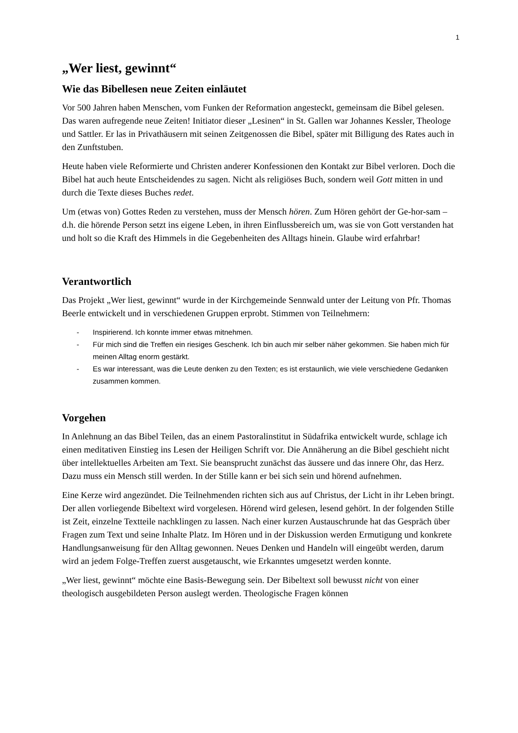1
„Wer liest, gewinnt“
Wie das Bibellesen neue Zeiten einläutet
Vor 500 Jahren haben Menschen, vom Funken der Reformation angesteckt, gemeinsam die Bibel gelesen. Das waren aufregende neue Zeiten! Initiator dieser „Lesinen“ in St. Gallen war Johannes Kessler, Theologe und Sattler. Er las in Privathäusern mit seinen Zeitgenossen die Bibel, später mit Billigung des Rates auch in den Zunftstuben.
Heute haben viele Reformierte und Christen anderer Konfessionen den Kontakt zur Bibel verloren. Doch die Bibel hat auch heute Entscheidendes zu sagen. Nicht als religiöses Buch, sondern weil Gott mitten in und durch die Texte dieses Buches redet.
Um (etwas von) Gottes Reden zu verstehen, muss der Mensch hören. Zum Hören gehört der Ge-hor-sam – d.h. die hörende Person setzt ins eigene Leben, in ihren Einflussbereich um, was sie von Gott verstanden hat und holt so die Kraft des Himmels in die Gegebenheiten des Alltags hinein. Glaube wird erfahrbar!
Verantwortlich
Das Projekt „Wer liest, gewinnt“ wurde in der Kirchgemeinde Sennwald unter der Leitung von Pfr. Thomas Beerle entwickelt und in verschiedenen Gruppen erprobt. Stimmen von Teilnehmern:
- Inspirierend. Ich konnte immer etwas mitnehmen.
- Für mich sind die Treffen ein riesiges Geschenk. Ich bin auch mir selber näher gekommen. Sie haben mich für meinen Alltag enorm gestärkt.
- Es war interessant, was die Leute denken zu den Texten; es ist erstaunlich, wie viele verschiedene Gedanken zusammen kommen.
Vorgehen
In Anlehnung an das Bibel Teilen, das an einem Pastoralinstitut in Südafrika entwickelt wurde, schlage ich einen meditativen Einstieg ins Lesen der Heiligen Schrift vor. Die Annäherung an die Bibel geschieht nicht über intellektuelles Arbeiten am Text. Sie beansprucht zunächst das äussere und das innere Ohr, das Herz. Dazu muss ein Mensch still werden. In der Stille kann er bei sich sein und hörend aufnehmen.
Eine Kerze wird angezündet. Die Teilnehmenden richten sich aus auf Christus, der Licht in ihr Leben bringt. Der allen vorliegende Bibeltext wird vorgelesen. Hörend wird gelesen, lesend gehört. In der folgenden Stille ist Zeit, einzelne Textteile nachklingen zu lassen. Nach einer kurzen Austauschrunde hat das Gespräch über Fragen zum Text und seine Inhalte Platz. Im Hören und in der Diskussion werden Ermutigung und konkrete Handlungsanweisung für den Alltag gewonnen. Neues Denken und Handeln will eingeübt werden, darum wird an jedem Folge-Treffen zuerst ausgetauscht, wie Erkanntes umgesetzt werden konnte.
„Wer liest, gewinnt“ möchte eine Basis-Bewegung sein. Der Bibeltext soll bewusst nicht von einer theologisch ausgebildeten Person auslegt werden. Theologische Fragen können